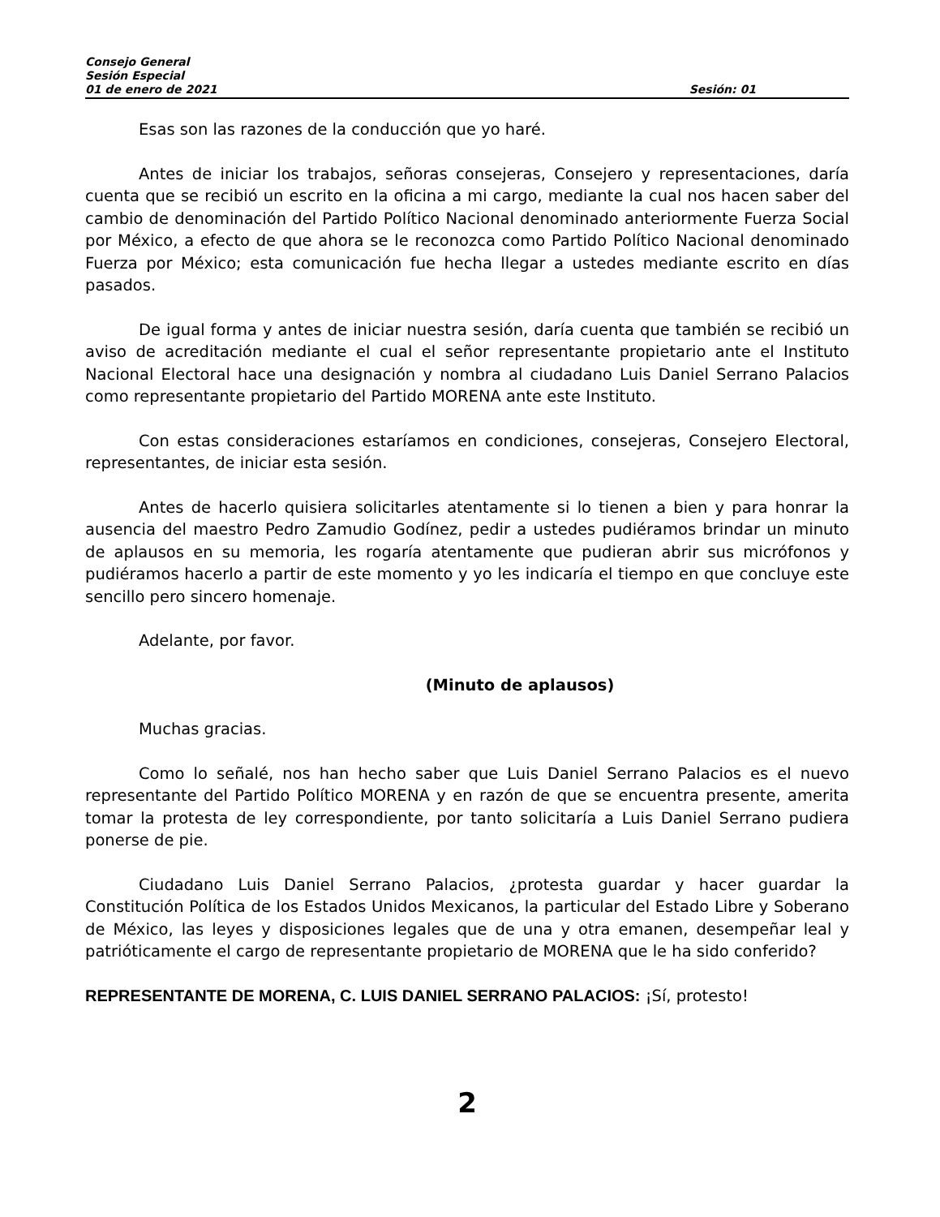Consejo General
Sesión Especial
01 de enero de 2021 Sesión: 01
Esas son las razones de la conducción que yo haré.
Antes de iniciar los trabajos, señoras consejeras, Consejero y representaciones, daría cuenta que se recibió un escrito en la oficina a mi cargo, mediante la cual nos hacen saber del cambio de denominación del Partido Político Nacional denominado anteriormente Fuerza Social por México, a efecto de que ahora se le reconozca como Partido Político Nacional denominado Fuerza por México; esta comunicación fue hecha llegar a ustedes mediante escrito en días pasados.
De igual forma y antes de iniciar nuestra sesión, daría cuenta que también se recibió un aviso de acreditación mediante el cual el señor representante propietario ante el Instituto Nacional Electoral hace una designación y nombra al ciudadano Luis Daniel Serrano Palacios como representante propietario del Partido MORENA ante este Instituto.
Con estas consideraciones estaríamos en condiciones, consejeras, Consejero Electoral, representantes, de iniciar esta sesión.
Antes de hacerlo quisiera solicitarles atentamente si lo tienen a bien y para honrar la ausencia del maestro Pedro Zamudio Godínez, pedir a ustedes pudiéramos brindar un minuto de aplausos en su memoria, les rogaría atentamente que pudieran abrir sus micrófonos y pudiéramos hacerlo a partir de este momento y yo les indicaría el tiempo en que concluye este sencillo pero sincero homenaje.
Adelante, por favor.
(Minuto de aplausos)
Muchas gracias.
Como lo señalé, nos han hecho saber que Luis Daniel Serrano Palacios es el nuevo representante del Partido Político MORENA y en razón de que se encuentra presente, amerita tomar la protesta de ley correspondiente, por tanto solicitaría a Luis Daniel Serrano pudiera ponerse de pie.
Ciudadano Luis Daniel Serrano Palacios, ¿protesta guardar y hacer guardar la Constitución Política de los Estados Unidos Mexicanos, la particular del Estado Libre y Soberano de México, las leyes y disposiciones legales que de una y otra emanen, desempeñar leal y patrióticamente el cargo de representante propietario de MORENA que le ha sido conferido?
REPRESENTANTE DE MORENA, C. LUIS DANIEL SERRANO PALACIOS: ¡Sí, protesto!
2